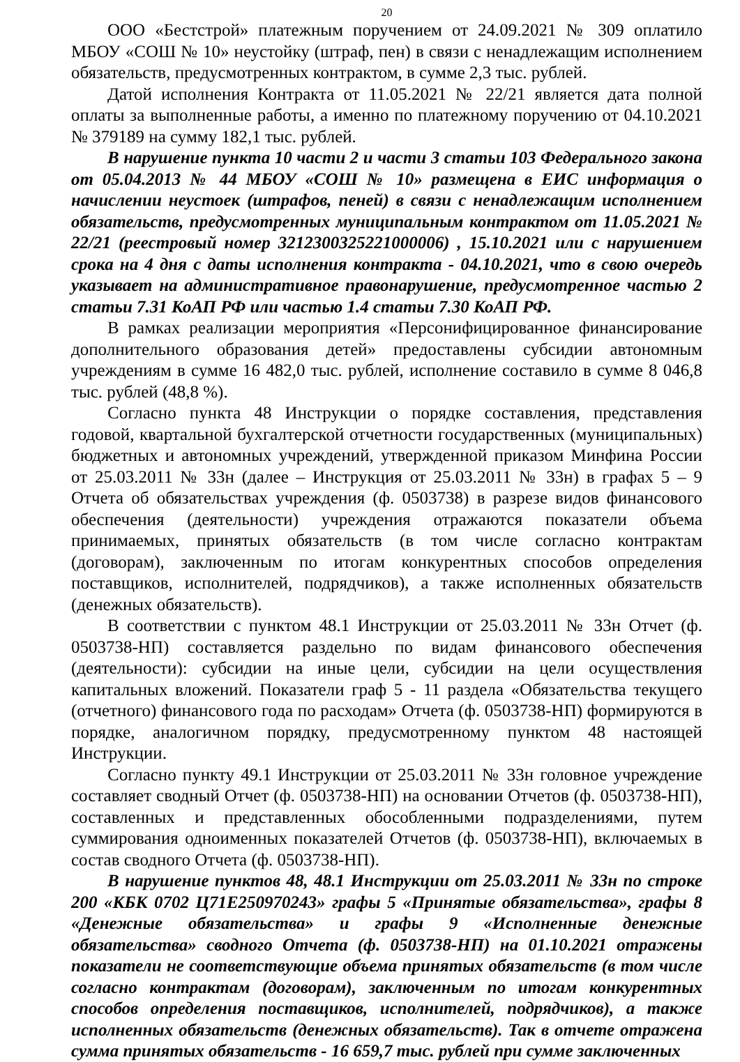20
ООО «Бестстрой» платежным поручением от 24.09.2021 № 309 оплатило МБОУ «СОШ № 10» неустойку (штраф, пен) в связи с ненадлежащим исполнением обязательств, предусмотренных контрактом, в сумме 2,3 тыс. рублей.
Датой исполнения Контракта от 11.05.2021 № 22/21 является дата полной оплаты за выполненные работы, а именно по платежному поручению от 04.10.2021 № 379189 на сумму 182,1 тыс. рублей.
В нарушение пункта 10 части 2 и части 3 статьи 103 Федерального закона от 05.04.2013 № 44 МБОУ «СОШ № 10» размещена в ЕИС информация о начислении неустоек (штрафов, пеней) в связи с ненадлежащим исполнением обязательств, предусмотренных муниципальным контрактом от 11.05.2021 № 22/21 (реестровый номер 3212300325221000006) , 15.10.2021 или с нарушением срока на 4 дня с даты исполнения контракта - 04.10.2021, что в свою очередь указывает на административное правонарушение, предусмотренное частью 2 статьи 7.31 КоАП РФ или частью 1.4 статьи 7.30 КоАП РФ.
В рамках реализации мероприятия «Персонифицированное финансирование дополнительного образования детей» предоставлены субсидии автономным учреждениям в сумме 16 482,0 тыс. рублей, исполнение составило в сумме 8 046,8 тыс. рублей (48,8 %).
Согласно пункта 48 Инструкции о порядке составления, представления годовой, квартальной бухгалтерской отчетности государственных (муниципальных) бюджетных и автономных учреждений, утвержденной приказом Минфина России от 25.03.2011 № 33н (далее – Инструкция от 25.03.2011 № 33н) в графах 5 – 9 Отчета об обязательствах учреждения (ф. 0503738) в разрезе видов финансового обеспечения (деятельности) учреждения отражаются показатели объема принимаемых, принятых обязательств (в том числе согласно контрактам (договорам), заключенным по итогам конкурентных способов определения поставщиков, исполнителей, подрядчиков), а также исполненных обязательств (денежных обязательств).
В соответствии с пунктом 48.1 Инструкции от 25.03.2011 № 33н Отчет (ф. 0503738-НП) составляется раздельно по видам финансового обеспечения (деятельности): субсидии на иные цели, субсидии на цели осуществления капитальных вложений. Показатели граф 5 - 11 раздела «Обязательства текущего (отчетного) финансового года по расходам» Отчета (ф. 0503738-НП) формируются в порядке, аналогичном порядку, предусмотренному пунктом 48 настоящей Инструкции.
Согласно пункту 49.1 Инструкции от 25.03.2011 № 33н головное учреждение составляет сводный Отчет (ф. 0503738-НП) на основании Отчетов (ф. 0503738-НП), составленных и представленных обособленными подразделениями, путем суммирования одноименных показателей Отчетов (ф. 0503738-НП), включаемых в состав сводного Отчета (ф. 0503738-НП).
В нарушение пунктов 48, 48.1 Инструкции от 25.03.2011 № 33н по строке 200 «КБК 0702 Ц71Е250970243» графы 5 «Принятые обязательства», графы 8 «Денежные обязательства» и графы 9 «Исполненные денежные обязательства» сводного Отчета (ф. 0503738-НП) на 01.10.2021 отражены показатели не соответствующие объема принятых обязательств (в том числе согласно контрактам (договорам), заключенным по итогам конкурентных способов определения поставщиков, исполнителей, подрядчиков), а также исполненных обязательств (денежных обязательств). Так в отчете отражена сумма принятых обязательств - 16 659,7 тыс. рублей при сумме заключенных